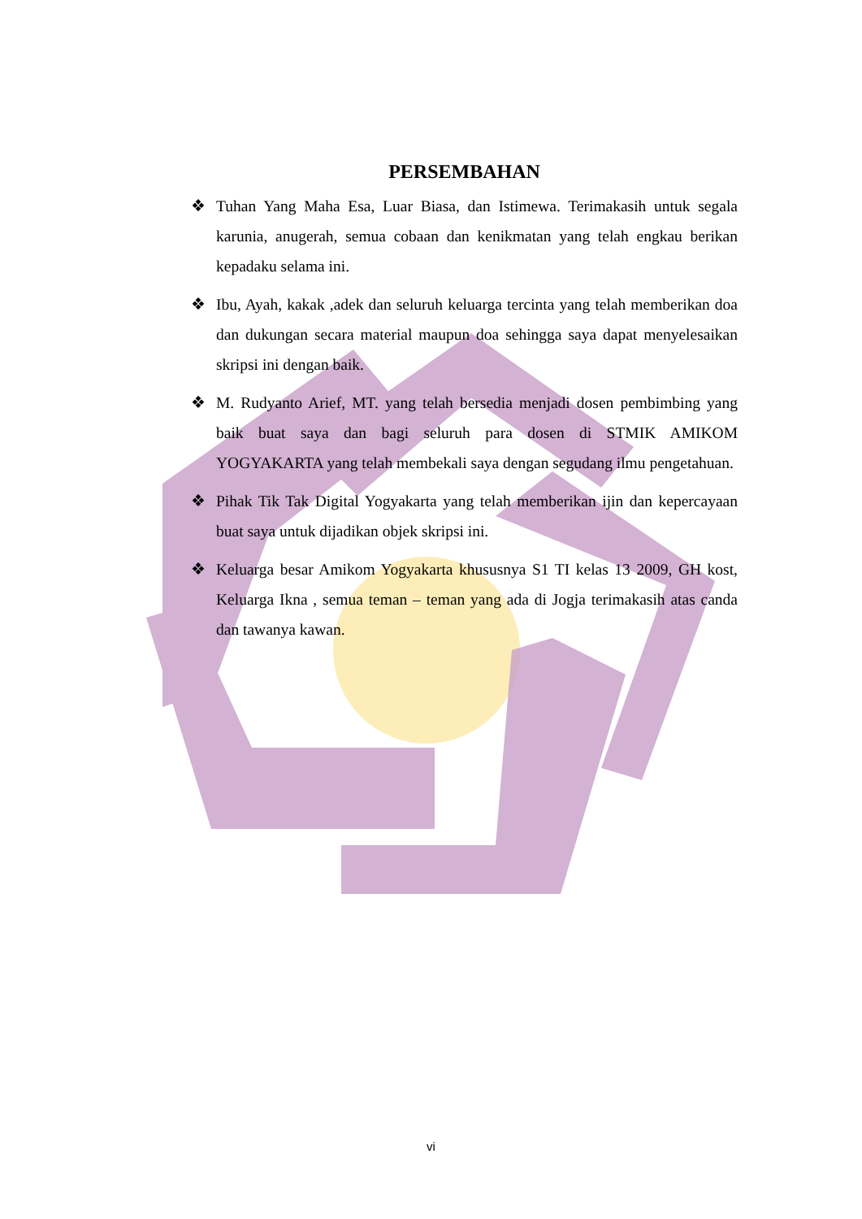PERSEMBAHAN
❖ Tuhan Yang Maha Esa, Luar Biasa, dan Istimewa. Terimakasih untuk segala karunia, anugerah, semua cobaan dan kenikmatan yang telah engkau berikan kepadaku selama ini.
❖ Ibu, Ayah, kakak ,adek dan seluruh keluarga tercinta yang telah memberikan doa dan dukungan secara material maupun doa sehingga saya dapat menyelesaikan skripsi ini dengan baik.
❖ M. Rudyanto Arief, MT. yang telah bersedia menjadi dosen pembimbing yang baik buat saya dan bagi seluruh para dosen di STMIK AMIKOM YOGYAKARTA yang telah membekali saya dengan segudang ilmu pengetahuan.
❖ Pihak Tik Tak Digital Yogyakarta yang telah memberikan ijin dan kepercayaan buat saya untuk dijadikan objek skripsi ini.
❖ Keluarga besar Amikom Yogyakarta khususnya S1 TI kelas 13 2009, GH kost, Keluarga Ikna , semua teman – teman yang ada di Jogja terimakasih atas canda dan tawanya kawan.
vi